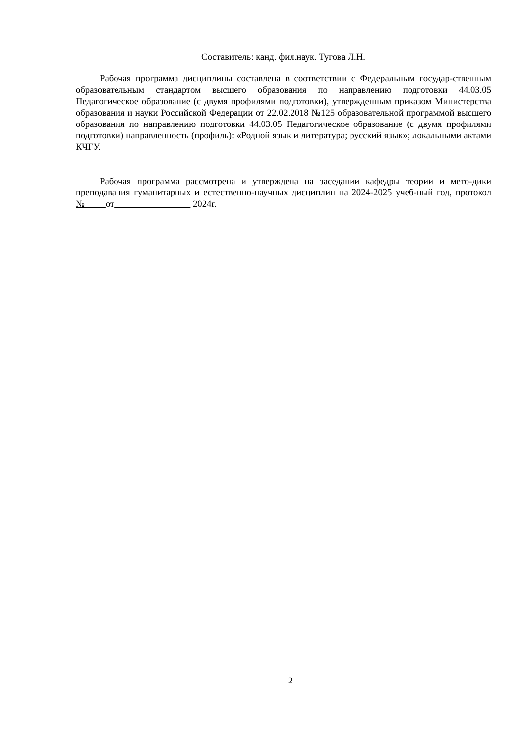Составитель: канд. фил.наук. Тугова Л.Н.
Рабочая программа дисциплины составлена в соответствии с Федеральным государ-ственным образовательным стандартом высшего образования по направлению подготовки 44.03.05 Педагогическое образование (с двумя профилями подготовки), утвержденным приказом Министерства образования и науки Российской Федерации от 22.02.2018 №125 образовательной программой высшего образования по направлению подготовки 44.03.05 Педагогическое образование (с двумя профилями подготовки) направленность (профиль): «Родной язык и литература; русский язык»; локальными актами КЧГУ.
Рабочая программа рассмотрена и утверждена на заседании кафедры теории и мето-дики преподавания гуманитарных и естественно-научных дисциплин на 2024-2025 учеб-ный год, протокол № от 2024г.
2